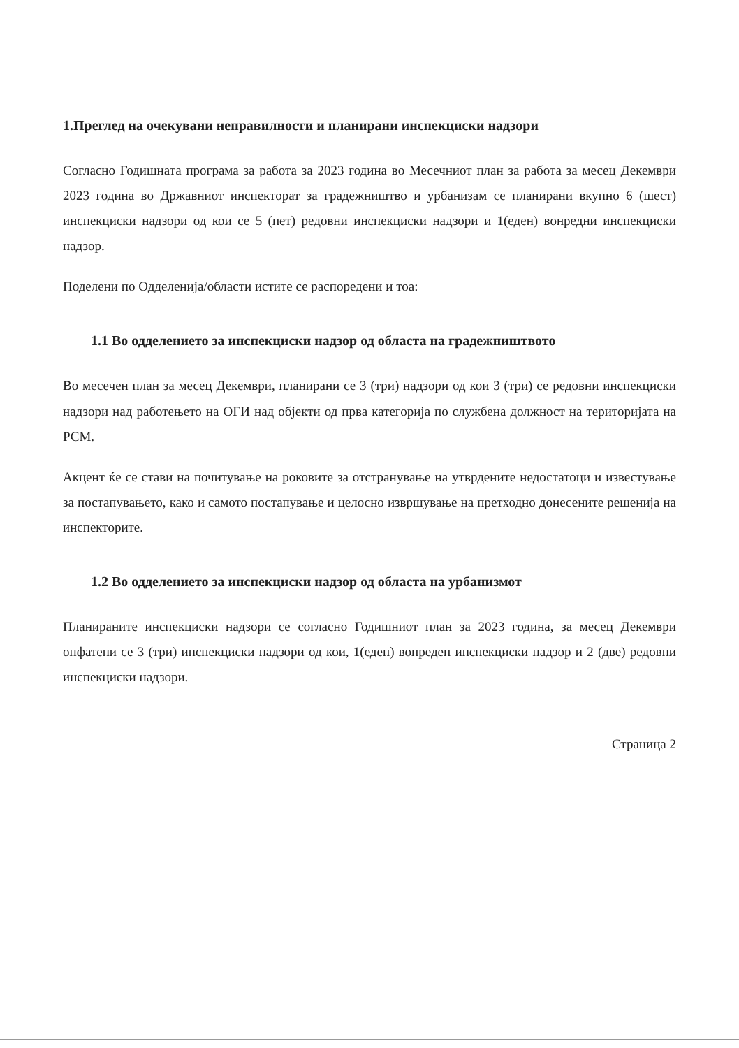1.Преглед на очекувани неправилности и планирани инспекциски надзори
Согласно Годишната програма за работа за 2023 година во Месечниот план за работа за месец Декември 2023 година во Државниот инспекторат за градежништво и урбанизам се планирани вкупно 6 (шест) инспекциски надзори од кои се 5 (пет) редовни инспекциски надзори и 1(еден) вонредни инспекциски надзор.
Поделени по Одделенија/области истите се распоредени и тоа:
1.1 Во одделението за инспекциски надзор од областа на градежништвото
Во месечен план за месец Декември, планирани се 3 (три) надзори од кои 3 (три) се редовни инспекциски надзори над работењето на ОГИ над објекти од прва категорија по службена должност на територијата на РСМ.
Акцент ќе се стави на почитување на роковите за отстранување на утврдените недостатоци и известување за постапувањето, како и самото постапување и целосно извршување на претходно донесените решенија на инспекторите.
1.2 Во одделението за инспекциски надзор од областа на урбанизмот
Планираните инспекциски надзори се согласно Годишниот план за 2023 година, за месец Декември опфатени се 3 (три) инспекциски надзори од кои, 1(еден) вонреден инспекциски надзор и 2 (две) редовни инспекциски надзори.
Страница 2